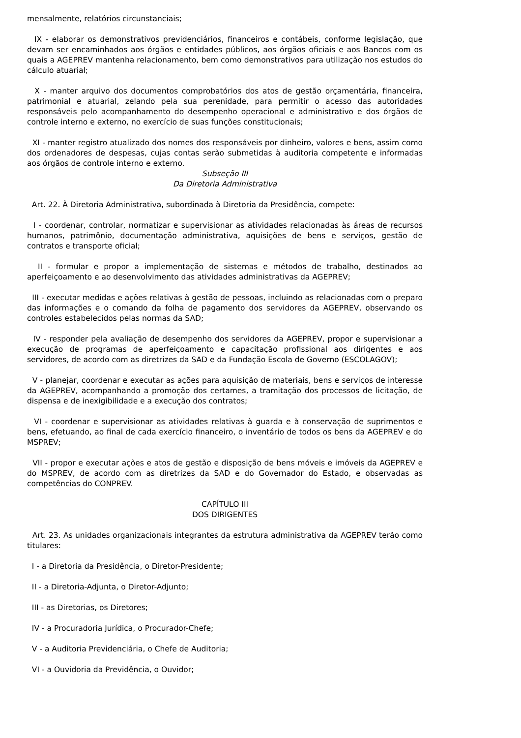mensalmente, relatórios circunstanciais;
IX - elaborar os demonstrativos previdenciários, financeiros e contábeis, conforme legislação, que devam ser encaminhados aos órgãos e entidades públicos, aos órgãos oficiais e aos Bancos com os quais a AGEPREV mantenha relacionamento, bem como demonstrativos para utilização nos estudos do cálculo atuarial;
X - manter arquivo dos documentos comprobatórios dos atos de gestão orçamentária, financeira, patrimonial e atuarial, zelando pela sua perenidade, para permitir o acesso das autoridades responsáveis pelo acompanhamento do desempenho operacional e administrativo e dos órgãos de controle interno e externo, no exercício de suas funções constitucionais;
XI - manter registro atualizado dos nomes dos responsáveis por dinheiro, valores e bens, assim como dos ordenadores de despesas, cujas contas serão submetidas à auditoria competente e informadas aos órgãos de controle interno e externo.
Subseção III
Da Diretoria Administrativa
Art. 22. À Diretoria Administrativa, subordinada à Diretoria da Presidência, compete:
I - coordenar, controlar, normatizar e supervisionar as atividades relacionadas às áreas de recursos humanos, patrimônio, documentação administrativa, aquisições de bens e serviços, gestão de contratos e transporte oficial;
II - formular e propor a implementação de sistemas e métodos de trabalho, destinados ao aperfeiçoamento e ao desenvolvimento das atividades administrativas da AGEPREV;
III - executar medidas e ações relativas à gestão de pessoas, incluindo as relacionadas com o preparo das informações e o comando da folha de pagamento dos servidores da AGEPREV, observando os controles estabelecidos pelas normas da SAD;
IV - responder pela avaliação de desempenho dos servidores da AGEPREV, propor e supervisionar a execução de programas de aperfeiçoamento e capacitação profissional aos dirigentes e aos servidores, de acordo com as diretrizes da SAD e da Fundação Escola de Governo (ESCOLAGOV);
V - planejar, coordenar e executar as ações para aquisição de materiais, bens e serviços de interesse da AGEPREV, acompanhando a promoção dos certames, a tramitação dos processos de licitação, de dispensa e de inexigibilidade e a execução dos contratos;
VI - coordenar e supervisionar as atividades relativas à guarda e à conservação de suprimentos e bens, efetuando, ao final de cada exercício financeiro, o inventário de todos os bens da AGEPREV e do MSPREV;
VII - propor e executar ações e atos de gestão e disposição de bens móveis e imóveis da AGEPREV e do MSPREV, de acordo com as diretrizes da SAD e do Governador do Estado, e observadas as competências do CONPREV.
CAPÍTULO III
DOS DIRIGENTES
Art. 23. As unidades organizacionais integrantes da estrutura administrativa da AGEPREV terão como titulares:
I - a Diretoria da Presidência, o Diretor-Presidente;
II - a Diretoria-Adjunta, o Diretor-Adjunto;
III - as Diretorias, os Diretores;
IV - a Procuradoria Jurídica, o Procurador-Chefe;
V - a Auditoria Previdenciária, o Chefe de Auditoria;
VI - a Ouvidoria da Previdência, o Ouvidor;